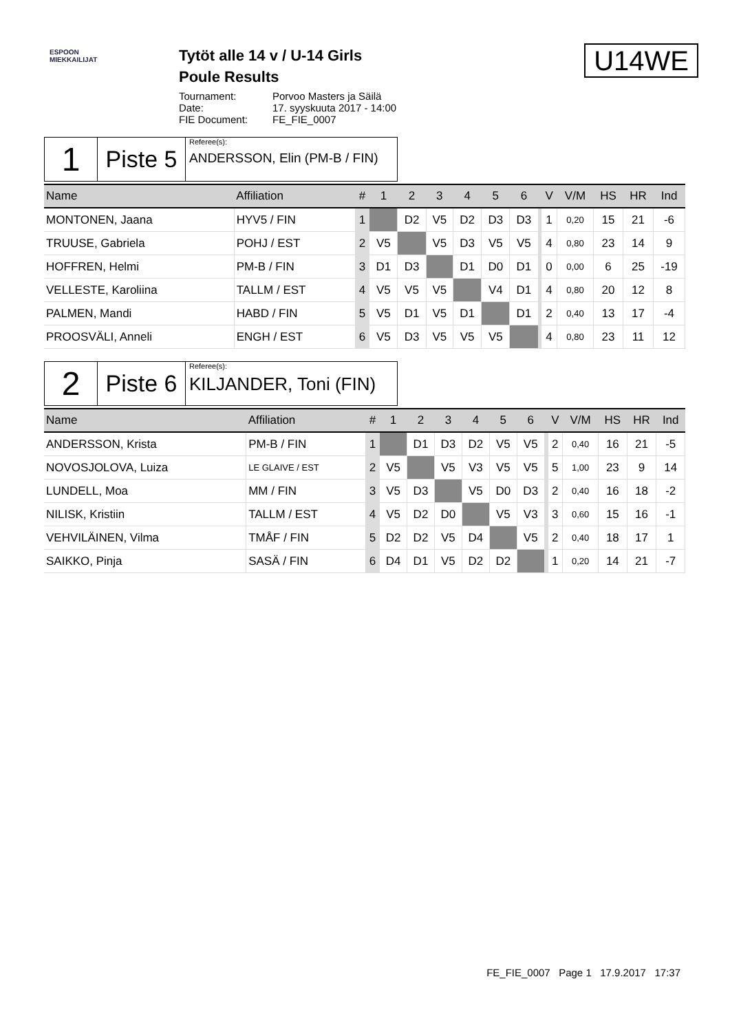ESPOON MIEKKAILIJAT
Tytöt alle 14 v / U-14 Girls
Poule Results
Tournament: Porvoo Masters ja Säilä
Date: 17. syyskuuta 2017 - 14:00
FIE Document: FE_FIE_0007
U14WE
1
Piste 5
Referee(s):
ANDERSSON, Elin (PM-B / FIN)
| Name | Affiliation | # | 1 | 2 | 3 | 4 | 5 | 6 | | V | V/M | HS | HR | Ind |
| --- | --- | --- | --- | --- | --- | --- | --- | --- | --- | --- | --- | --- | --- | --- |
| MONTONEN, Jaana | HYV5 / FIN | 1 | | D2 | V5 | D2 | D3 | D3 | | 1 | 0,20 | 15 | 21 | -6 |
| TRUUSE, Gabriela | POHJ / EST | 2 | V5 | | V5 | D3 | V5 | V5 | | 4 | 0,80 | 23 | 14 | 9 |
| HOFFREN, Helmi | PM-B / FIN | 3 | D1 | D3 | | D1 | D0 | D1 | | 0 | 0,00 | 6 | 25 | -19 |
| VELLESTE, Karoliina | TALLM / EST | 4 | V5 | V5 | V5 | | V4 | D1 | | 4 | 0,80 | 20 | 12 | 8 |
| PALMEN, Mandi | HABD / FIN | 5 | V5 | D1 | V5 | D1 | | D1 | | 2 | 0,40 | 13 | 17 | -4 |
| PROOSVÄLI, Anneli | ENGH / EST | 6 | V5 | D3 | V5 | V5 | V5 | | | 4 | 0,80 | 23 | 11 | 12 |
2
Piste 6
Referee(s):
KILJANDER, Toni (FIN)
| Name | Affiliation | # | 1 | 2 | 3 | 4 | 5 | 6 | | V | V/M | HS | HR | Ind |
| --- | --- | --- | --- | --- | --- | --- | --- | --- | --- | --- | --- | --- | --- | --- |
| ANDERSSON, Krista | PM-B / FIN | 1 | | D1 | D3 | D2 | V5 | V5 | | 2 | 0,40 | 16 | 21 | -5 |
| NOVOSJOLOVA, Luiza | LE GLAIVE / EST | 2 | V5 | | V5 | V3 | V5 | V5 | | 5 | 1,00 | 23 | 9 | 14 |
| LUNDELL, Moa | MM / FIN | 3 | V5 | D3 | | V5 | D0 | D3 | | 2 | 0,40 | 16 | 18 | -2 |
| NILISK, Kristiin | TALLM / EST | 4 | V5 | D2 | D0 | | V5 | V3 | | 3 | 0,60 | 15 | 16 | -1 |
| VEHVILÄINEN, Vilma | TMÅF / FIN | 5 | D2 | D2 | V5 | D4 | | V5 | | 2 | 0,40 | 18 | 17 | 1 |
| SAIKKO, Pinja | SASÄ / FIN | 6 | D4 | D1 | V5 | D2 | D2 | | | 1 | 0,20 | 14 | 21 | -7 |
FE_FIE_0007 Page 1 17.9.2017 17:37